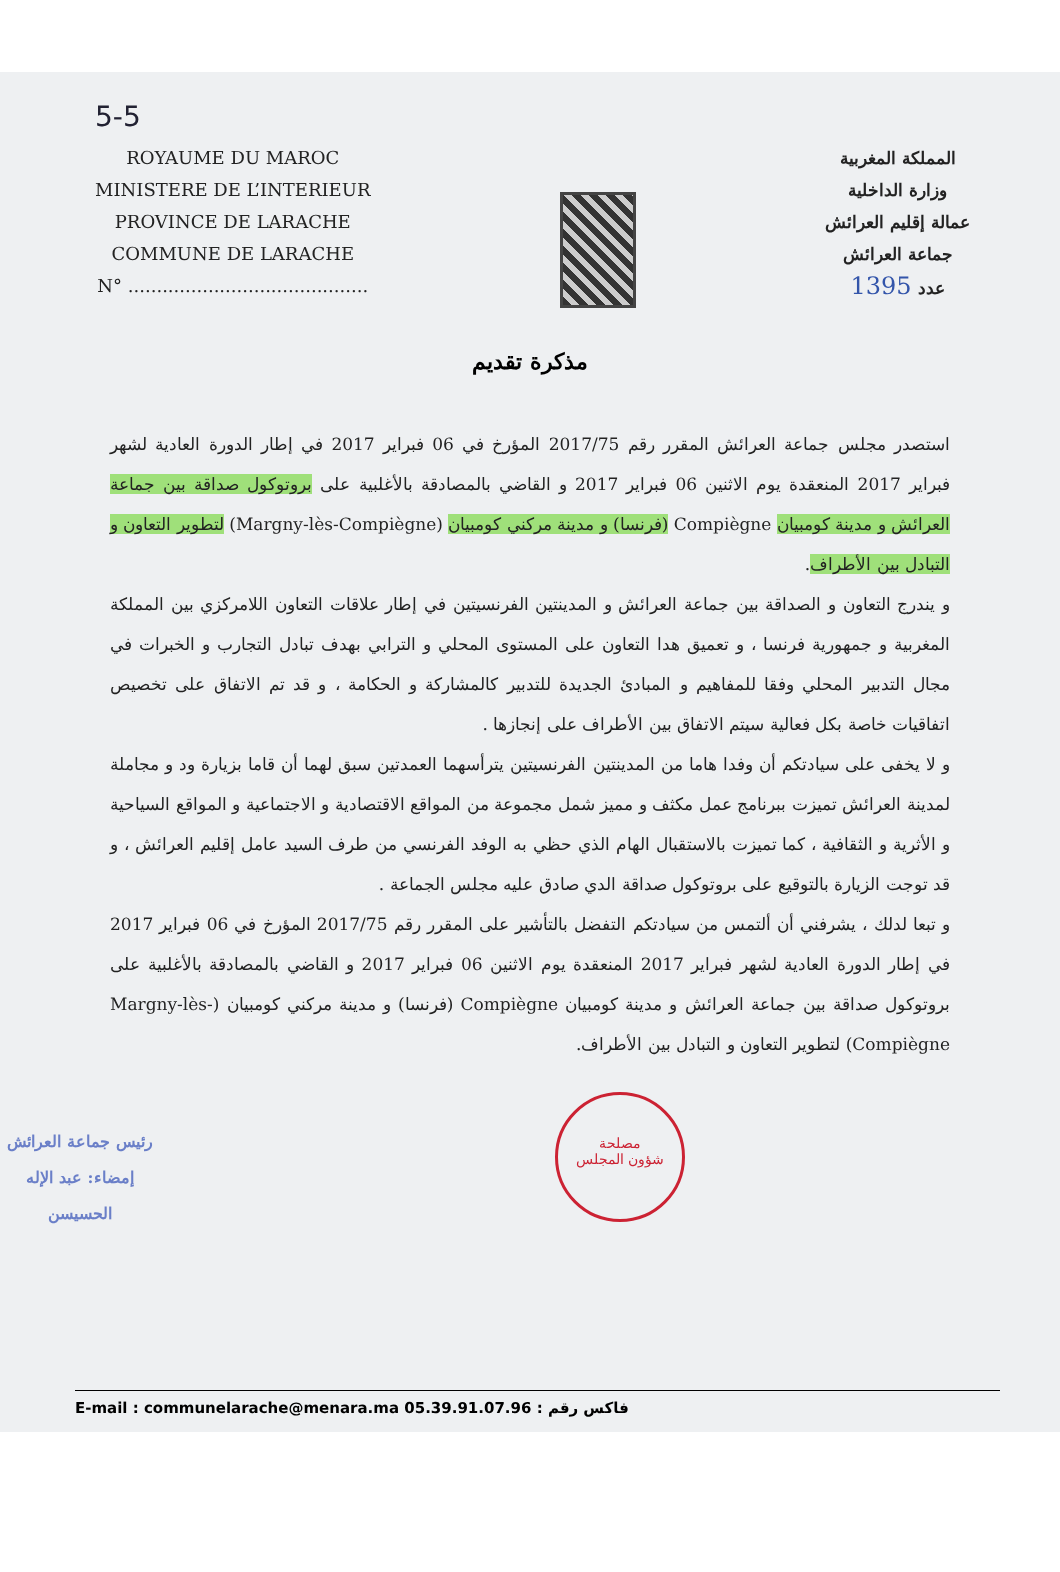5-5
ROYAUME DU MAROC
MINISTERE DE L’INTERIEUR
PROVINCE DE LARACHE
COMMUNE DE LARACHE
N° ..........................................
المملكة المغربية
وزارة الداخلية
عمالة إقليم العرائش
جماعة العرائش
عدد 1395
مذكرة تقديم
استصدر مجلس جماعة العرائش المقرر رقم 2017/75 المؤرخ في 06 فبراير 2017 في إطار الدورة العادية لشهر فبراير 2017 المنعقدة يوم الاثنين 06 فبراير 2017 و القاضي بالمصادقة بالأغلبية على بروتوكول صداقة بين جماعة العرائش و مدينة كومبيان Compiègne (فرنسا) و مدينة مركني كومبيان (Margny-lès-Compiègne) لتطوير التعاون و التبادل بين الأطراف.
و يندرج التعاون و الصداقة بين جماعة العرائش و المدينتين الفرنسيتين في إطار علاقات التعاون اللامركزي بين المملكة المغربية و جمهورية فرنسا ، و تعميق هدا التعاون على المستوى المحلي و الترابي بهدف تبادل التجارب و الخبرات في مجال التدبير المحلي وفقا للمفاهيم و المبادئ الجديدة للتدبير كالمشاركة و الحكامة ، و قد تم الاتفاق على تخصيص اتفاقيات خاصة بكل فعالية سيتم الاتفاق بين الأطراف على إنجازها .
و لا يخفى على سيادتكم أن وفدا هاما من المدينتين الفرنسيتين يترأسهما العمدتين سبق لهما أن قاما بزيارة ود و مجاملة لمدينة العرائش تميزت ببرنامج عمل مكثف و مميز شمل مجموعة من المواقع الاقتصادية و الاجتماعية و المواقع السياحية و الأثرية و الثقافية ، كما تميزت بالاستقبال الهام الذي حظي به الوفد الفرنسي من طرف السيد عامل إقليم العرائش ، و قد توجت الزيارة بالتوقيع على بروتوكول صداقة الدي صادق عليه مجلس الجماعة .
و تبعا لدلك ، يشرفني أن ألتمس من سيادتكم التفضل بالتأشير على المقرر رقم 2017/75 المؤرخ في 06 فبراير 2017 في إطار الدورة العادية لشهر فبراير 2017 المنعقدة يوم الاثنين 06 فبراير 2017 و القاضي بالمصادقة بالأغلبية على بروتوكول صداقة بين جماعة العرائش و مدينة كومبيان Compiègne (فرنسا) و مدينة مركني كومبيان (Margny-lès-Compiègne) لتطوير التعاون و التبادل بين الأطراف.
رئيس جماعة العرائش
إمضاء: عبد الإله الحسيسن
مصلحة
شؤون المجلس
E-mail : communelarache@menara.ma 05.39.91.07.96 : فاكس رقم